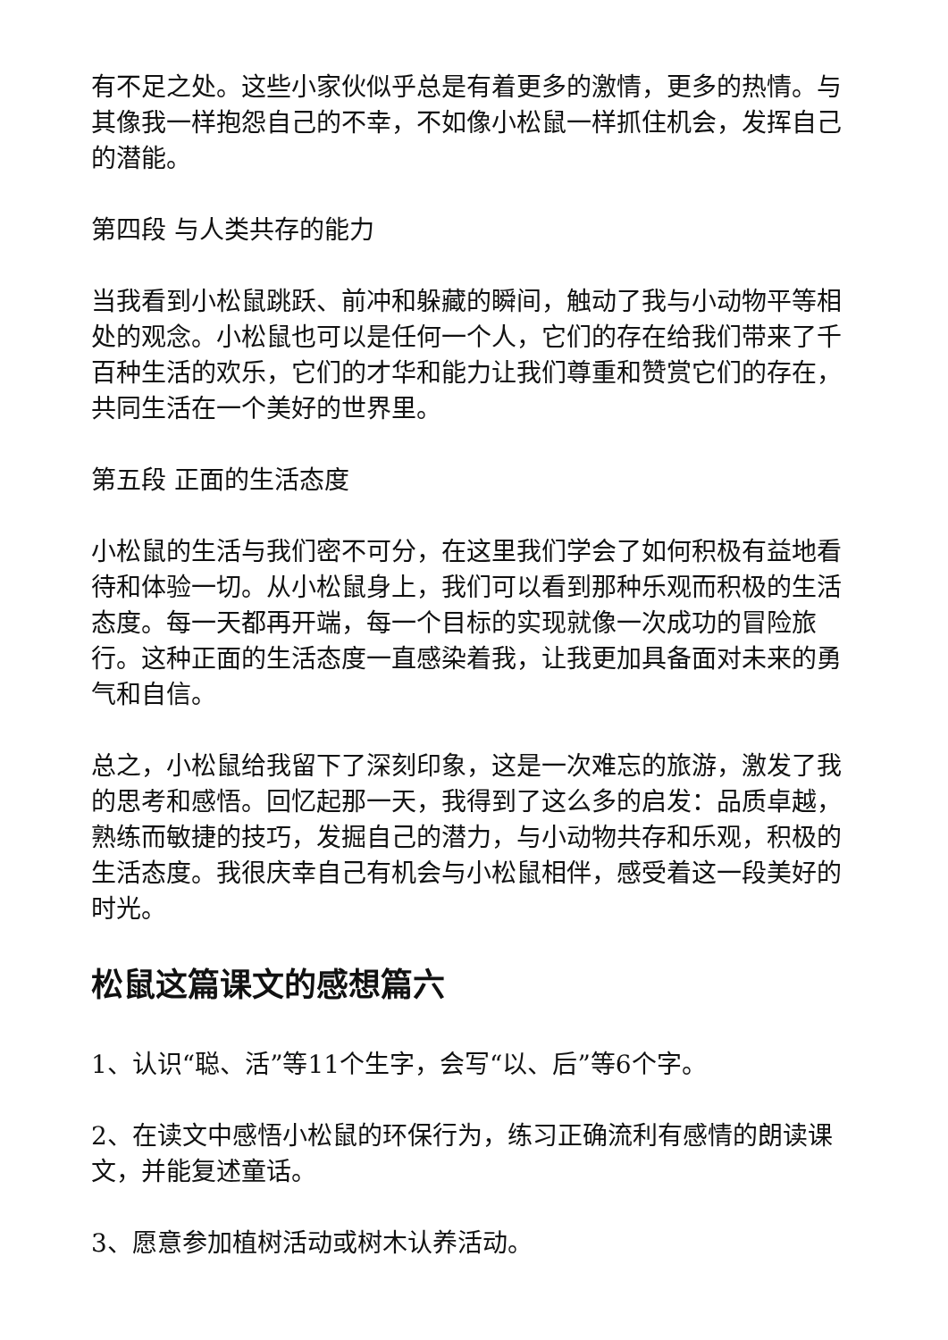有不足之处。这些小家伙似乎总是有着更多的激情，更多的热情。与其像我一样抱怨自己的不幸，不如像小松鼠一样抓住机会，发挥自己的潜能。
第四段 与人类共存的能力
当我看到小松鼠跳跃、前冲和躲藏的瞬间，触动了我与小动物平等相处的观念。小松鼠也可以是任何一个人，它们的存在给我们带来了千百种生活的欢乐，它们的才华和能力让我们尊重和赞赏它们的存在，共同生活在一个美好的世界里。
第五段 正面的生活态度
小松鼠的生活与我们密不可分，在这里我们学会了如何积极有益地看待和体验一切。从小松鼠身上，我们可以看到那种乐观而积极的生活态度。每一天都再开端，每一个目标的实现就像一次成功的冒险旅行。这种正面的生活态度一直感染着我，让我更加具备面对未来的勇气和自信。
总之，小松鼠给我留下了深刻印象，这是一次难忘的旅游，激发了我的思考和感悟。回忆起那一天，我得到了这么多的启发：品质卓越，熟练而敏捷的技巧，发掘自己的潜力，与小动物共存和乐观，积极的生活态度。我很庆幸自己有机会与小松鼠相伴，感受着这一段美好的时光。
松鼠这篇课文的感想篇六
1、认识“聪、活”等11个生字，会写“以、后”等6个字。
2、在读文中感悟小松鼠的环保行为，练习正确流利有感情的朗读课文，并能复述童话。
3、愿意参加植树活动或树木认养活动。